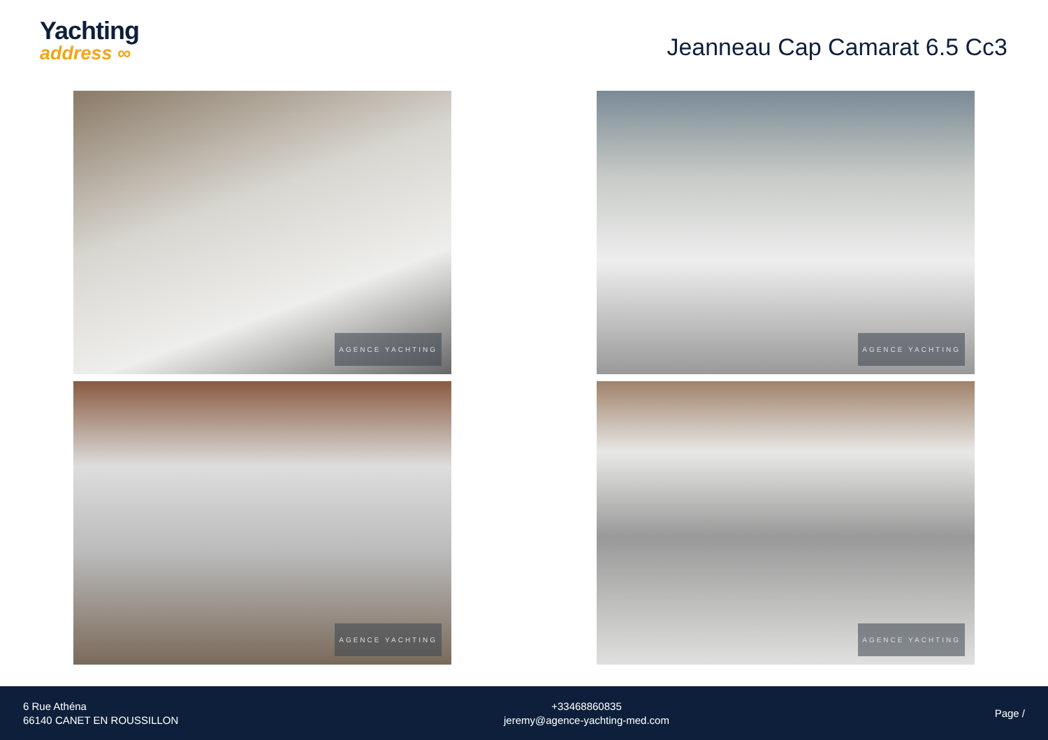Yachting
address ∞
Jeanneau Cap Camarat 6.5 Cc3
AGENCE YACHTING
AGENCE YACHTING
AGENCE YACHTING
AGENCE YACHTING
6 Rue Athéna
66140 CANET EN ROUSSILLON
+33468860835
jeremy@agence-yachting-med.com
Page /